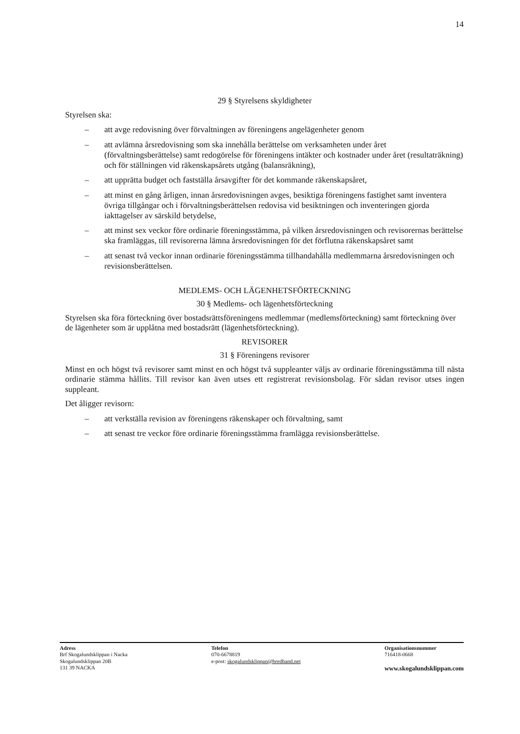14
29 § Styrelsens skyldigheter
Styrelsen ska:
– att avge redovisning över förvaltningen av föreningens angelägenheter genom
– att avlämna årsredovisning som ska innehålla berättelse om verksamheten under året (förvaltningsberättelse) samt redogörelse för föreningens intäkter och kostnader under året (resultaträkning) och för ställningen vid räkenskapsårets utgång (balansräkning),
– att upprätta budget och fastställa årsavgifter för det kommande räkenskapsåret,
– att minst en gång årligen, innan årsredovisningen avges, besiktiga föreningens fastighet samt inventera övriga tillgångar och i förvaltningsberättelsen redovisa vid besiktningen och inventeringen gjorda iakttagelser av särskild betydelse,
– att minst sex veckor före ordinarie föreningsstämma, på vilken årsredovisningen och revisorernas berättelse ska framläggas, till revisorerna lämna årsredovisningen för det förflutna räkenskapsåret samt
– att senast två veckor innan ordinarie föreningsstämma tillhandahålla medlemmarna årsredovisningen och revisionsberättelsen.
MEDLEMS- OCH LÄGENHETSFÖRTECKNING
30 § Medlems- och lägenhetsförteckning
Styrelsen ska föra förteckning över bostadsrättsföreningens medlemmar (medlemsförteckning) samt förteckning över de lägenheter som är upplåtna med bostadsrätt (lägenhetsförteckning).
REVISORER
31 § Föreningens revisorer
Minst en och högst två revisorer samt minst en och högst två suppleanter väljs av ordinarie föreningsstämma till nästa ordinarie stämma hållits. Till revisor kan även utses ett registrerat revisionsbolag. För sådan revisor utses ingen suppleant.
Det åligger revisorn:
– att verkställa revision av föreningens räkenskaper och förvaltning, samt
– att senast tre veckor före ordinarie föreningsstämma framlägga revisionsberättelse.
Adress
Brf Skogalundsklippan i Nacka
Skogalundsklippan 20B
131 39 NACKA
Telefon
070-6678819
e-post: skogalundsklippan@bredband.net
Organisationsnummer
716418-0668
www.skogalundsklippan.com